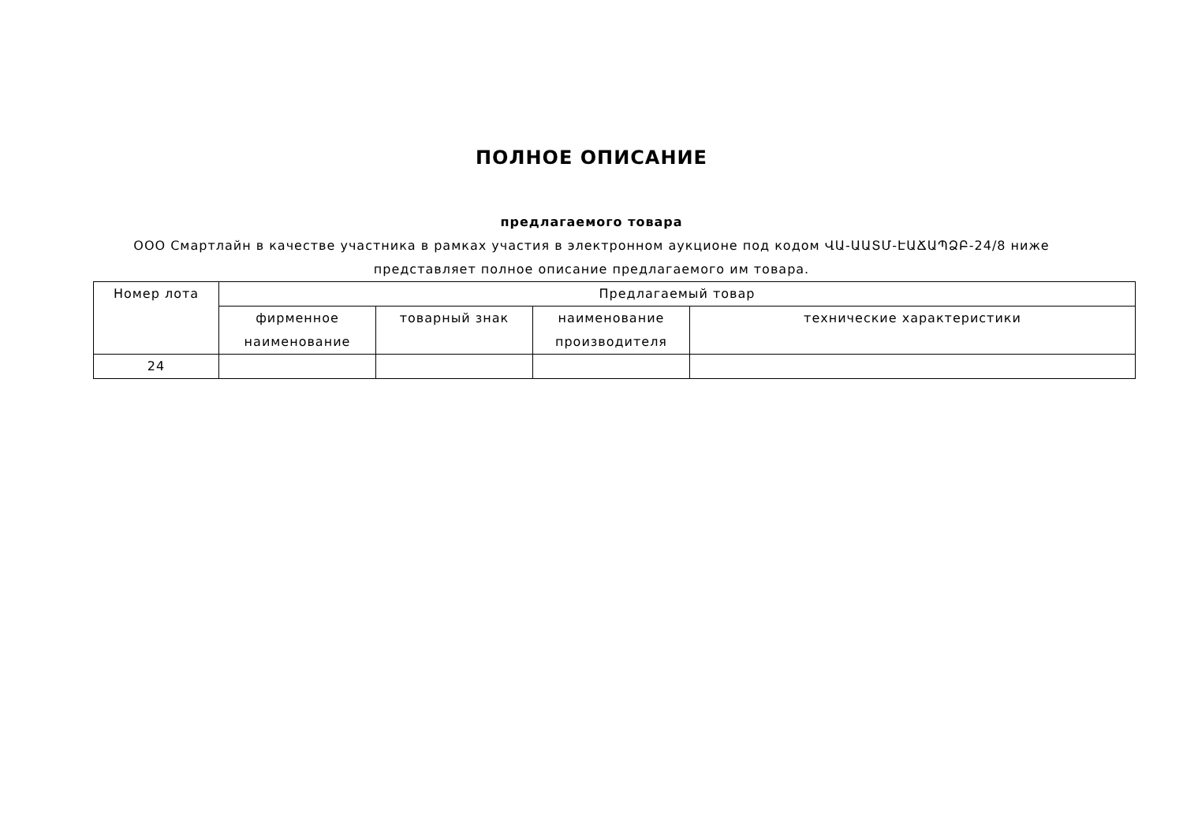ПОЛНОЕ ОПИСАНИЕ
предлагаемого товара
ООО Смартлайн в качестве участника в рамках участия в электронном аукционе под кодом ՎԱ-ԱԱՏՄ-ԷԱՃԱՊՁԲ-24/8 ниже
представляет полное описание предлагаемого им товара.
| Номер лота | Предлагаемый товар | | | |
| --- | --- | --- | --- | --- |
| | фирменное наименование | товарный знак | наименование производителя | технические характеристики |
| 24 | | | | |